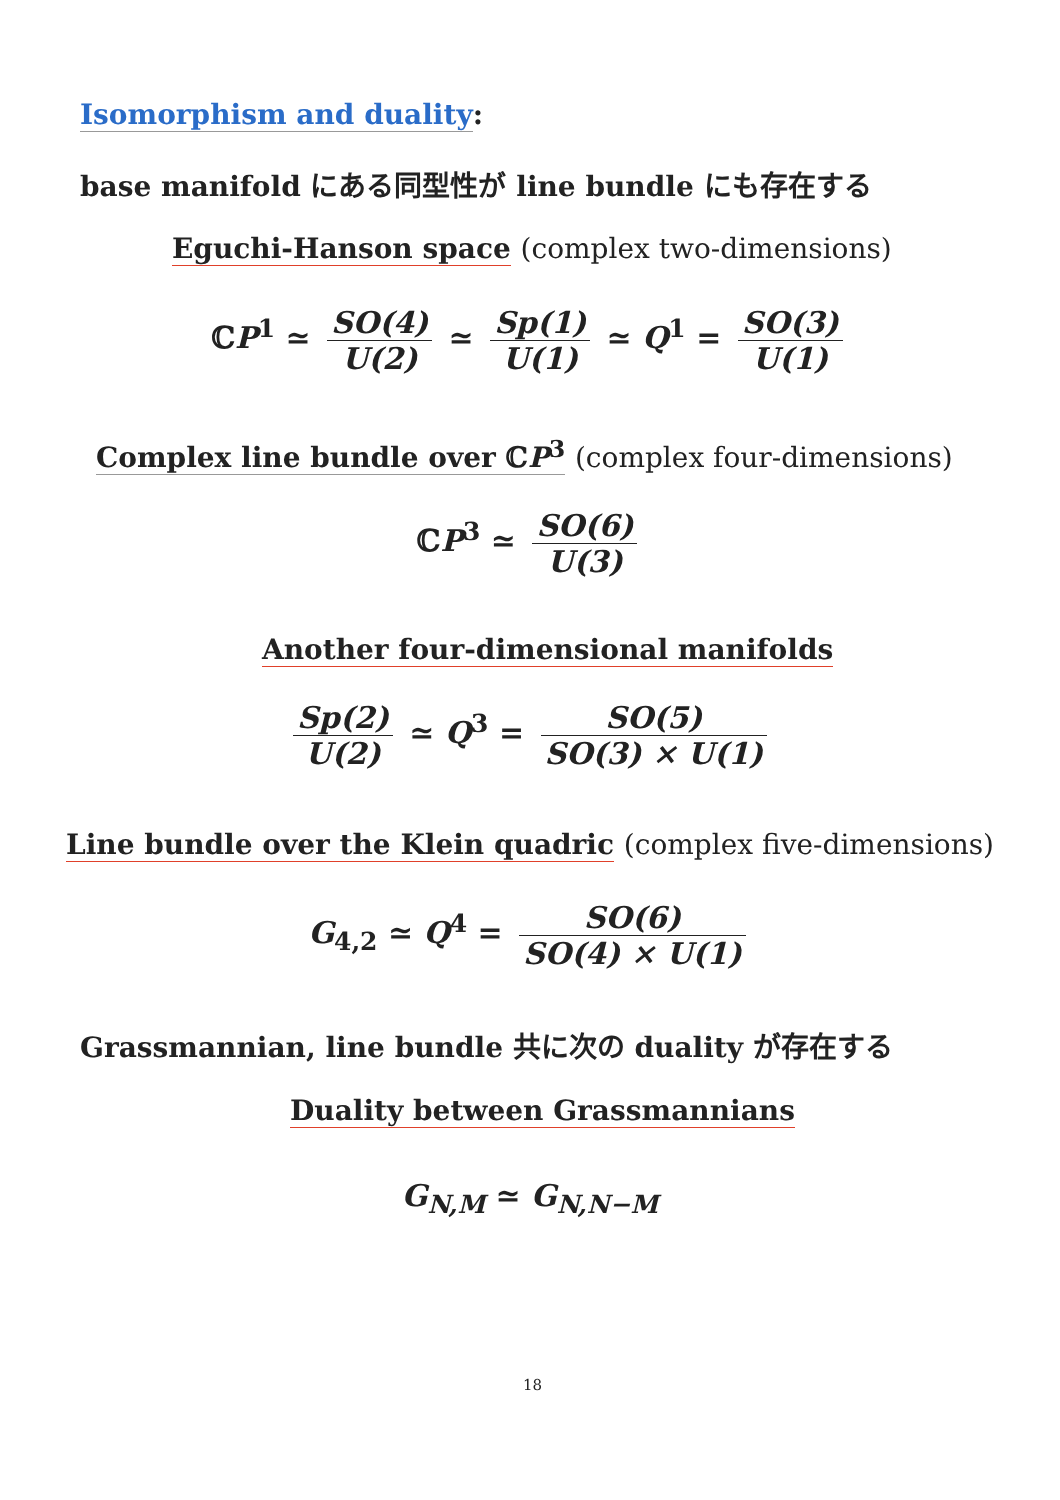Isomorphism and duality:
base manifold にある同型性が line bundle にも存在する
Eguchi-Hanson space (complex two-dimensions)
ℂP<sup>1</sup> ≃ SO(4) U(2) ≃ Sp(1) U(1) ≃ Q<sup>1</sup> = SO(3) U(1)
Complex line bundle over ℂP<sup>3</sup> (complex four-dimensions)
ℂP<sup>3</sup> ≃ SO(6) U(3)
Another four-dimensional manifolds
Sp(2) U(2) ≃ Q<sup>3</sup> = SO(5) SO(3) × U(1)
Line bundle over the Klein quadric (complex five-dimensions)
G<sub>4,2</sub> ≃ Q<sup>4</sup> = SO(6) SO(4) × U(1)
Grassmannian, line bundle 共に次の duality が存在する
Duality between Grassmannians
G<sub>N,M</sub> ≃ G<sub>N,N−M</sub>
18